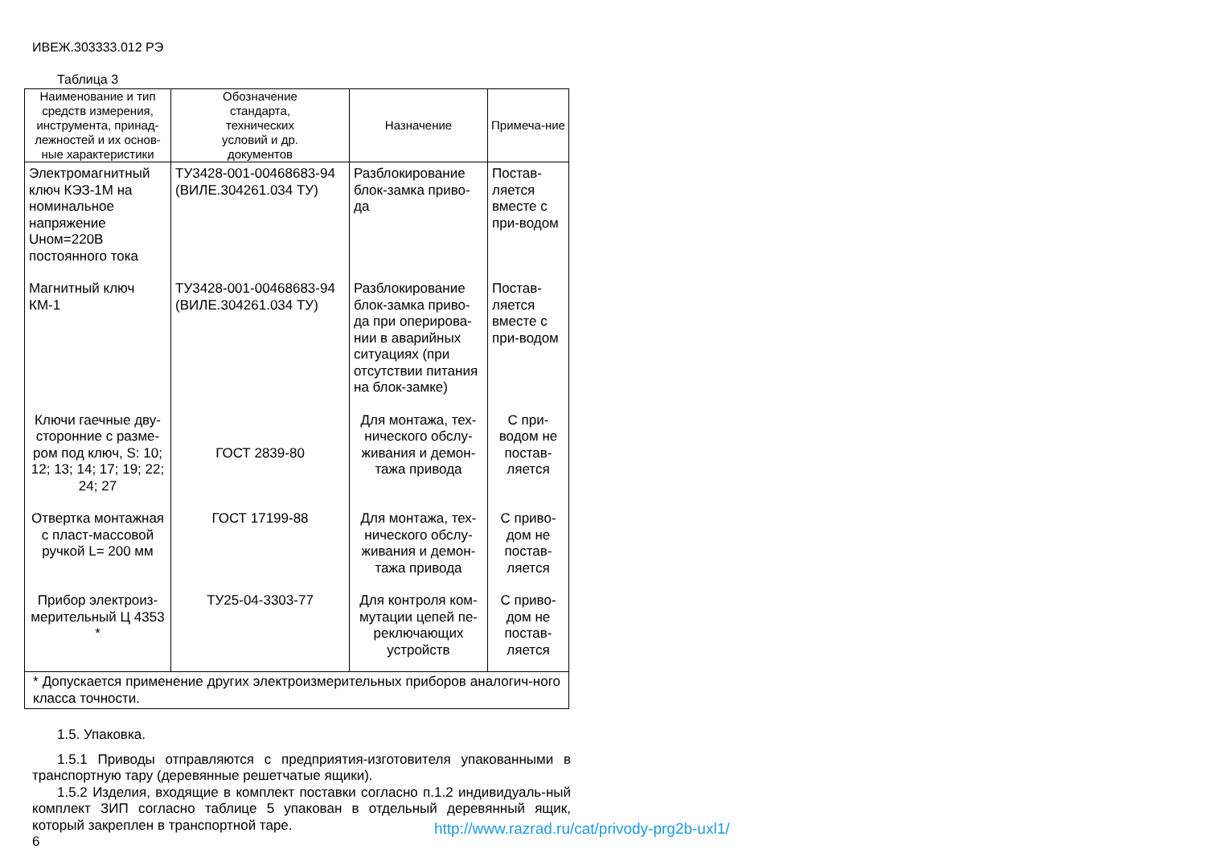ИВЕЖ.303333.012 РЭ
Таблица 3
| Наименование и тип средств измерения, инструмента, принад-лежностей и их основ-ные характеристики | Обозначение стандарта, технических условий и др. документов | Назначение | Примеча-ние |
| --- | --- | --- | --- |
| Электромагнитный ключ КЭЗ-1М на номинальное напряжение Uном=220В постоянного тока | ТУ3428-001-00468683-94 (ВИЛЕ.304261.034 ТУ) | Разблокирование блок-замка приво-да | Постав-ляется вместе с при-водом |
| Магнитный ключ КМ-1 | ТУ3428-001-00468683-94 (ВИЛЕ.304261.034 ТУ) | Разблокирование блок-замка приво-да при оперирова-нии в аварийных ситуациях (при отсутствии питания на блок-замке) | Постав-ляется вместе с при-водом |
| Ключи гаечные дву-сторонние с разме-ром под ключ, S: 10; 12; 13; 14; 17; 19; 22; 24; 27 | ГОСТ 2839-80 | Для монтажа, тех-нического обслу-живания и демон-тажа привода | С при-водом не постав-ляется |
| Отвертка монтажная с пласт-массовой ручкой L= 200 мм | ГОСТ 17199-88 | Для монтажа, тех-нического обслу-живания и демон-тажа привода | С приво-дом не постав-ляется |
| Прибор электроиз-мерительный Ц 4353 * | ТУ25-04-3303-77 | Для контроля ком-мутации цепей пе-реключающих устройств | С приво-дом не постав-ляется |
| * Допускается применение других электроизмерительных приборов аналогич-ного класса точности. | | | |
1.5. Упаковка.
1.5.1 Приводы отправляются с предприятия-изготовителя упакованными в транспортную тару (деревянные решетчатые ящики).
1.5.2 Изделия, входящие в комплект поставки согласно п.1.2 индивидуаль-ный комплект ЗИП согласно таблице 5 упакован в отдельный деревянный ящик, который закреплен в транспортной таре.
6
http://www.razrad.ru/cat/privody-prg2b-uxl1/